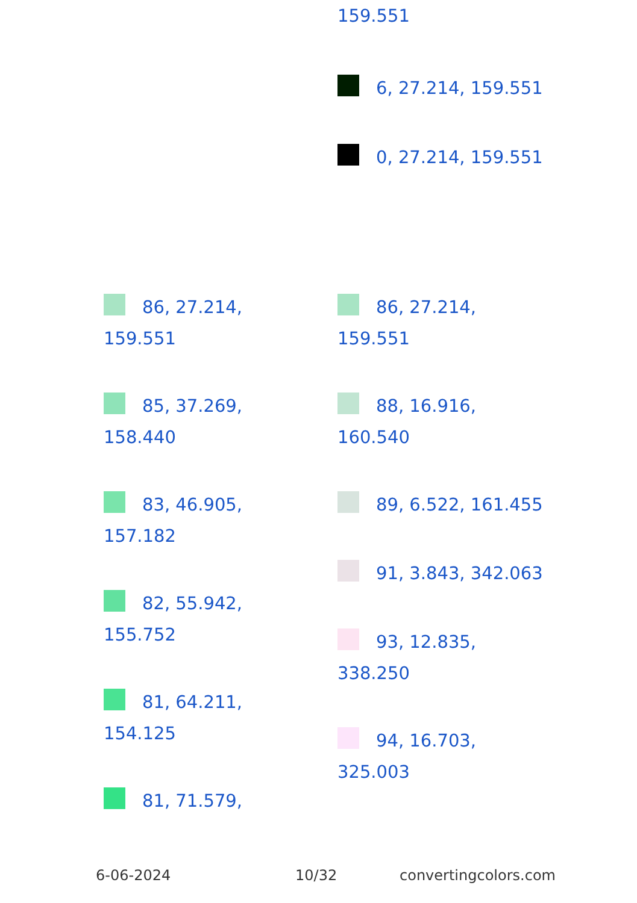159.551
6, 27.214, 159.551
0, 27.214, 159.551
86, 27.214, 159.551
85, 37.269, 158.440
83, 46.905, 157.182
82, 55.942, 155.752
81, 64.211, 154.125
81, 71.579,
86, 27.214, 159.551
88, 16.916, 160.540
89, 6.522, 161.455
91, 3.843, 342.063
93, 12.835, 338.250
94, 16.703, 325.003
6-06-2024 10/32 convertingcolors.com